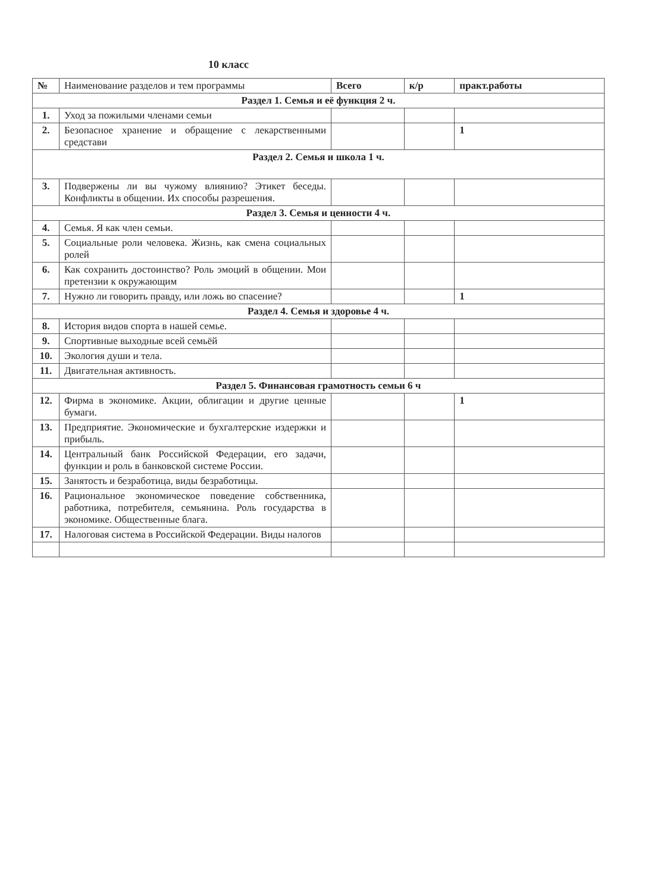10 класс
| № | Наименование разделов и тем программы | Всего | к/р | практ.работы |
| --- | --- | --- | --- | --- |
| Раздел 1. Семья и её функция 2 ч. | | | | |
| 1. | Уход за пожилыми членами семьи | | | |
| 2. | Безопасное хранение и обращение с лекарственными средстави | | | 1 |
| Раздел 2. Семья и школа 1 ч. | | | | |
| 3. | Подвержены ли вы чужому влиянию? Этикет беседы. Конфликты в общении. Их способы разрешения. | | | |
| Раздел 3. Семья и ценности 4 ч. | | | | |
| 4. | Семья. Я как член семьи. | | | |
| 5. | Социальные роли человека. Жизнь, как смена социальных ролей | | | |
| 6. | Как сохранить достоинство? Роль эмоций в общении. Мои претензии к окружающим | | | |
| 7. | Нужно ли говорить правду, или ложь во спасение? | | | 1 |
| Раздел 4. Семья и здоровье 4 ч. | | | | |
| 8. | История видов спорта в нашей семье. | | | |
| 9. | Спортивные выходные всей семьёй | | | |
| 10. | Экология души и тела. | | | |
| 11. | Двигательная активность. | | | |
| Раздел 5. Финансовая грамотность семьи 6 ч | | | | |
| 12. | Фирма в экономике. Акции, облигации и другие ценные бумаги. | | | 1 |
| 13. | Предприятие. Экономические и бухгалтерские издержки и прибыль. | | | |
| 14. | Центральный банк Российской Федерации, его задачи, функции и роль в банковской системе России. | | | |
| 15. | Занятость и безработица, виды безработицы. | | | |
| 16. | Рациональное экономическое поведение собственника, работника, потребителя, семьянина. Роль государства в экономике. Общественные блага. | | | |
| 17. | Налоговая система в Российской Федерации. Виды налогов | | | |